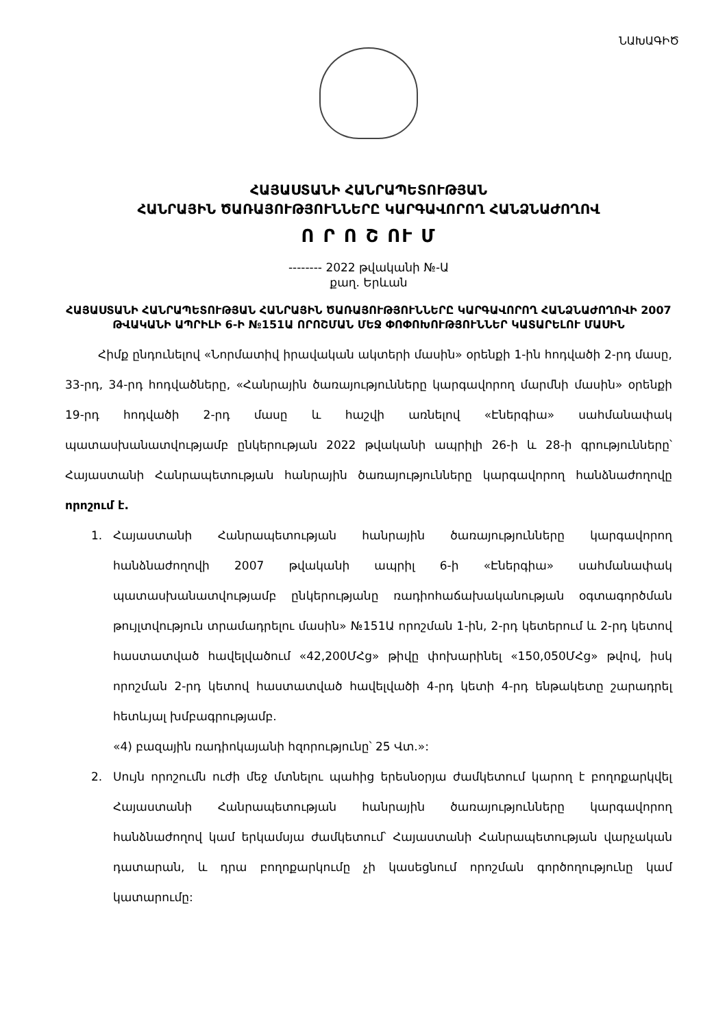ՆԱԽԱԳԻԾ
ՀԱՅԱՍՏԱՆԻ ՀԱՆՐԱՊԵՏՈՒԹՅԱՆ
ՀԱՆՐԱՅԻՆ ԾԱՌԱՅՈՒԹՅՈՒՆՆԵՐԸ ԿԱՐԳԱՎՈՐՈՂ ՀԱՆՁՆԱԺՈՂՈՎ
Ո Ր Ո Շ ՈՒ Մ
-------- 2022 թվականի №-Ա
քաղ. Երևան
ՀԱՅԱՍՏԱՆԻ ՀԱՆՐԱՊԵՏՈՒԹՅԱՆ ՀԱՆՐԱՅԻՆ ԾԱՌԱՅՈՒԹՅՈՒՆՆԵՐԸ ԿԱՐԳԱՎՈՐՈՂ ՀԱՆՁՆԱԺՈՂՈՎԻ 2007 ԹՎԱԿԱՆԻ ԱՊՐԻԼԻ 6-Ի №151Ա ՈՐՈՇՄԱՆ ՄԵՋ ՓՈՓՈԽՈՒԹՅՈՒՆՆԵՐ ԿԱՏԱՐԵԼՈՒ ՄԱՍԻՆ
Հիմք ընդունելով «Նորմատիվ իրավական ակտերի մասին» օրենքի 1-ին հոդվածի 2-րդ մասը, 33-րդ, 34-րդ հոդվածները, «Հանրային ծառայությունները կարգավորող մարմնի մասին» օրենքի 19-րդ հոդվածի 2-րդ մասը և հաշվի առնելով «Էներգիա» սահմանափակ պատասխանատվությամբ ընկերության 2022 թվականի ապրիլի 26-ի և 28-ի գրությունները՝ Հայաստանի Հանրապետության հանրային ծառայությունները կարգավորող հանձնաժողովը որոշում է.
1. Հայաստանի Հանրապետության հանրային ծառայությունները կարգավորող հանձնաժողովի 2007 թվականի ապրիլ 6-ի «Էներգիա» սահմանափակ պատասխանատվությամբ ընկերությանը ռադիոհաճախականության օգտագործման թույլտվություն տրամադրելու մասին» №151Ա որոշման 1-ին, 2-րդ կետերում և 2-րդ կետով հաստատված հավելվածում «42,200ՄՀց» թիվը փոխարինել «150,050ՄՀց» թվով, իսկ որոշման 2-րդ կետով հաստատված հավելվածի 4-րդ կետի 4-րդ ենթակետը շարադրել հետևյալ խմբագրությամբ.
«4) բազային ռադիոկայանի հզորությունը՝ 25 Վտ.»:
2. Սույն որոշումն ուժի մեջ մտնելու պահից երեսնօրյա ժամկետում կարող է բողոքարկվել Հայաստանի Հանրապետության հանրային ծառայությունները կարգավորող հանձնաժողով կամ երկամսյա ժամկետում՝ Հայաստանի Հանրապետության վարչական դատարան, և դրա բողոքարկումը չի կասեցնում որոշման գործողությունը կամ կատարումը: